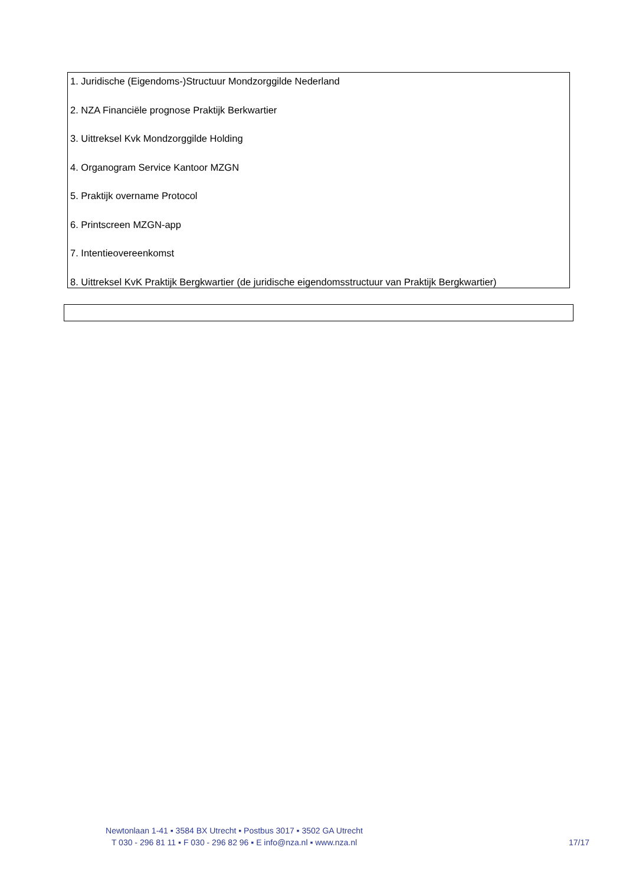1. Juridische (Eigendoms-)Structuur Mondzorggilde Nederland
2. NZA Financiële prognose Praktijk Berkwartier
3. Uittreksel Kvk Mondzorggilde Holding
4. Organogram Service Kantoor MZGN
5. Praktijk overname Protocol
6. Printscreen MZGN-app
7. Intentieovereenkomst
8. Uittreksel KvK Praktijk Bergkwartier (de juridische eigendomsstructuur van Praktijk Bergkwartier)
Newtonlaan 1-41 ▪ 3584 BX Utrecht ▪ Postbus 3017 ▪ 3502 GA Utrecht
T 030 - 296 81 11 ▪ F 030 - 296 82 96 ▪ E info@nza.nl ▪ www.nza.nl
17/17